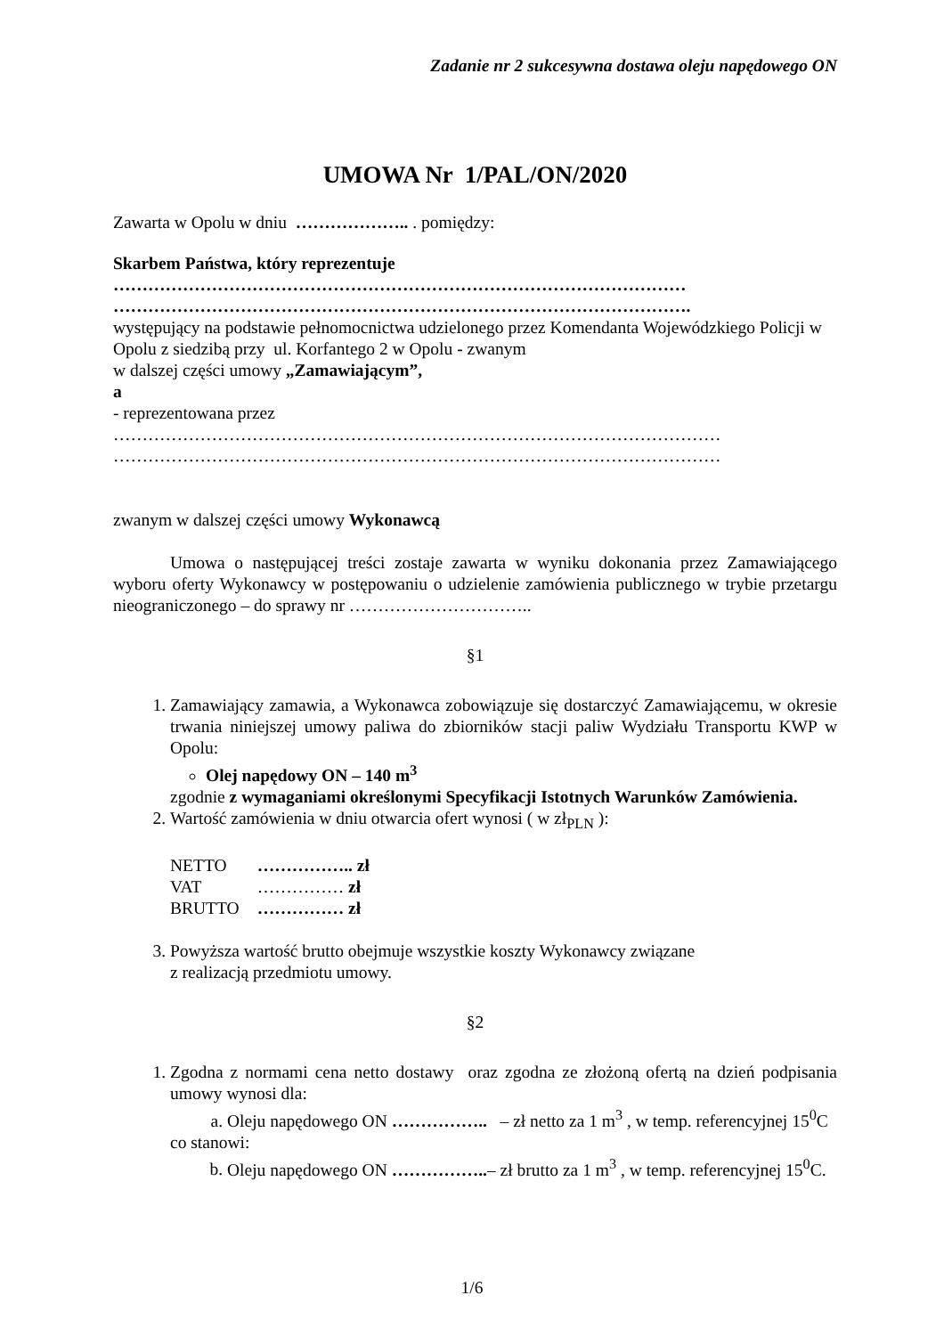Zadanie nr 2 sukcesywna dostawa oleju napędowego ON
UMOWA Nr 1/PAL/ON/2020
Zawarta w Opolu w dniu ……………….. . pomiędzy:
Skarbem Państwa, który reprezentuje
………………………………………………………………………………………
……………………………………………………………………………………….
występujący na podstawie pełnomocnictwa udzielonego przez Komendanta Wojewódzkiego Policji w Opolu z siedzibą przy ul. Korfantego 2 w Opolu - zwanym
w dalszej części umowy „Zamawiającym”,
a
- reprezentowana przez
……………………………………………………………………………………………
……………………………………………………………………………………………
zwanym w dalszej części umowy Wykonawcą
Umowa o następującej treści zostaje zawarta w wyniku dokonania przez Zamawiającego wyboru oferty Wykonawcy w postępowaniu o udzielenie zamówienia publicznego w trybie przetargu nieograniczonego – do sprawy nr …………………………..
§1
1. Zamawiający zamawia, a Wykonawca zobowiązuje się dostarczyć Zamawiającemu, w okresie trwania niniejszej umowy paliwa do zbiorników stacji paliw Wydziału Transportu KWP w Opolu:
Olej napędowy ON – 140 m<sup>3</sup>
zgodnie z wymaganiami określonymi Specyfikacji Istotnych Warunków Zamówienia.
2. Wartość zamówienia w dniu otwarcia ofert wynosi ( w zł<sub>PLN</sub> ):
| NETTO | …………….. zł |
| VAT | …………… zł |
| BRUTTO | …………… zł |
3. Powyższa wartość brutto obejmuje wszystkie koszty Wykonawcy związane
z realizacją przedmiotu umowy.
§2
1. Zgodna z normami cena netto dostawy oraz zgodna ze złożoną ofertą na dzień podpisania umowy wynosi dla:
a. Oleju napędowego ON …………….. – zł netto za 1 m<sup>3</sup> , w temp. referencyjnej 15<sup>0</sup>C
co stanowi:
b. Oleju napędowego ON ……………..– zł brutto za 1 m<sup>3</sup> , w temp. referencyjnej 15<sup>0</sup>C.
1/6